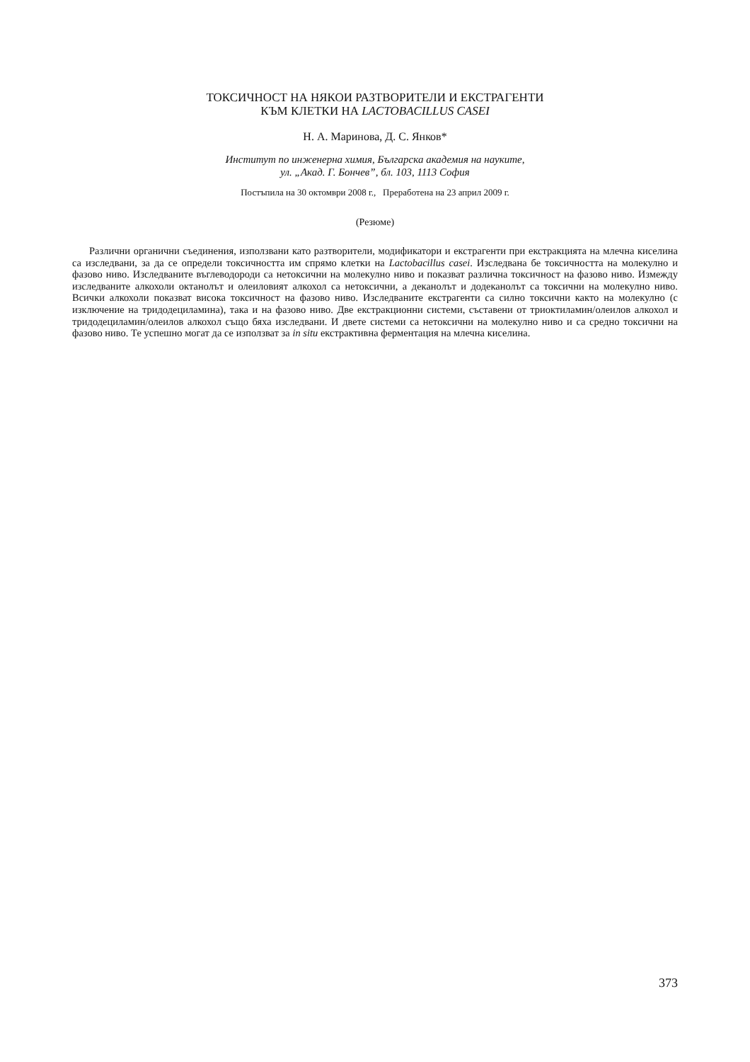ТОКСИЧНОСТ НА НЯКОИ РАЗТВОРИТЕЛИ И ЕКСТРАГЕНТИ
КЪМ КЛЕТКИ НА LACTOBACILLUS CASEI
Н. А. Маринова, Д. С. Янков*
Институт по инженерна химия, Българска академия на науките,
ул. „Акад. Г. Бончев”, бл. 103, 1113 София
Постъпила на 30 октомври 2008 г., Преработена на 23 април 2009 г.
(Резюме)
Различни органични съединения, използвани като разтворители, модификатори и екстрагенти при екстракцията на млечна киселина са изследвани, за да се определи токсичността им спрямо клетки на Lactobacillus casei. Изследвана бе токсичността на молекулно и фазово ниво. Изследваните въглеводороди са нетоксични на молекулно ниво и показват различна токсичност на фазово ниво. Измежду изследваните алкохоли октанолът и олеиловият алкохол са нетоксични, а деканолът и додеканолът са токсични на молекулно ниво. Всички алкохоли показват висока токсичност на фазово ниво. Изследваните екстрагенти са силно токсични както на молекулно (с изключение на тридодециламина), така и на фазово ниво. Две екстракционни системи, съставени от триоктиламин/олеилов алкохол и тридодециламин/олеилов алкохол също бяха изследвани. И двете системи са нетоксични на молекулно ниво и са средно токсични на фазово ниво. Те успешно могат да се използват за in situ екстрактивна ферментация на млечна киселина.
373